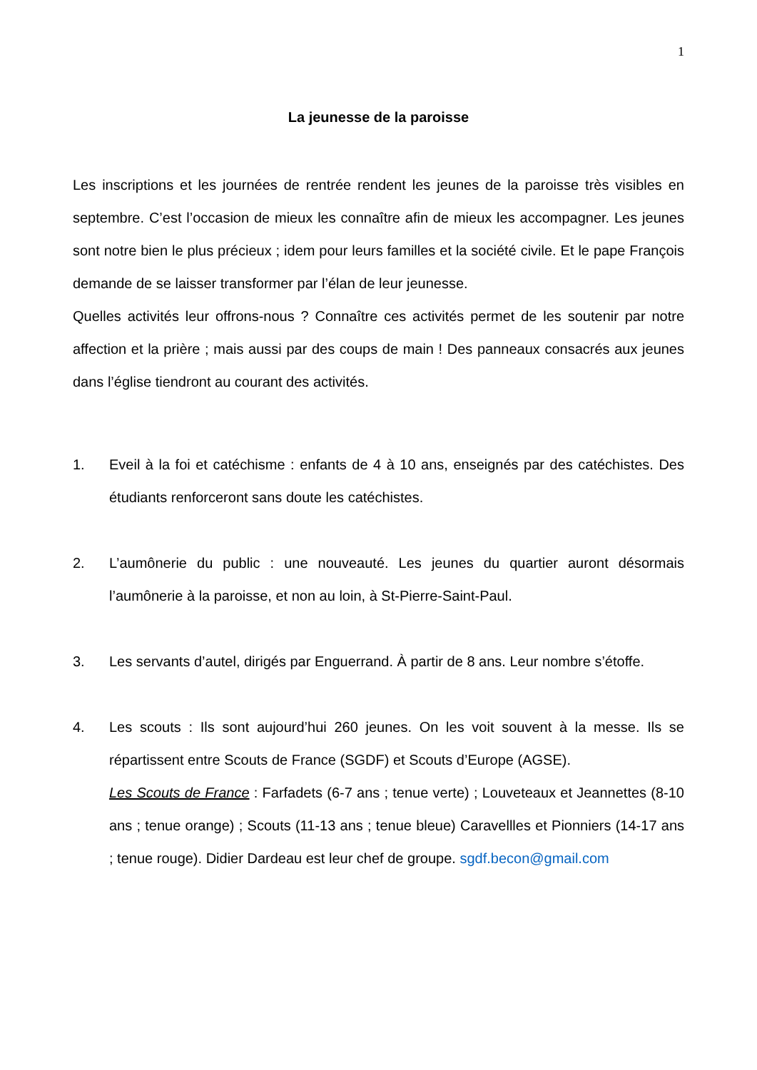1
La jeunesse de la paroisse
Les inscriptions et les journées de rentrée rendent les jeunes de la paroisse très visibles en septembre. C’est l’occasion de mieux les connaître afin de mieux les accompagner. Les jeunes sont notre bien le plus précieux ; idem pour leurs familles et la société civile. Et le pape François demande de se laisser transformer par l’élan de leur jeunesse.
Quelles activités leur offrons-nous ? Connaître ces activités permet de les soutenir par notre affection et la prière ; mais aussi par des coups de main ! Des panneaux consacrés aux jeunes dans l’église tiendront au courant des activités.
1. Eveil à la foi et catéchisme : enfants de 4 à 10 ans, enseignés par des catéchistes. Des étudiants renforceront sans doute les catéchistes.
2. L’aumônerie du public : une nouveauté. Les jeunes du quartier auront désormais l’aumônerie à la paroisse, et non au loin, à St-Pierre-Saint-Paul.
3. Les servants d’autel, dirigés par Enguerrand. À partir de 8 ans. Leur nombre s’étoffe.
4. Les scouts : Ils sont aujourd’hui 260 jeunes. On les voit souvent à la messe. Ils se répartissent entre Scouts de France (SGDF) et Scouts d’Europe (AGSE).
Les Scouts de France : Farfadets (6-7 ans ; tenue verte) ; Louveteaux et Jeannettes (8-10 ans ; tenue orange) ; Scouts (11-13 ans ; tenue bleue) Caravellles et Pionniers (14-17 ans ; tenue rouge). Didier Dardeau est leur chef de groupe. sgdf.becon@gmail.com